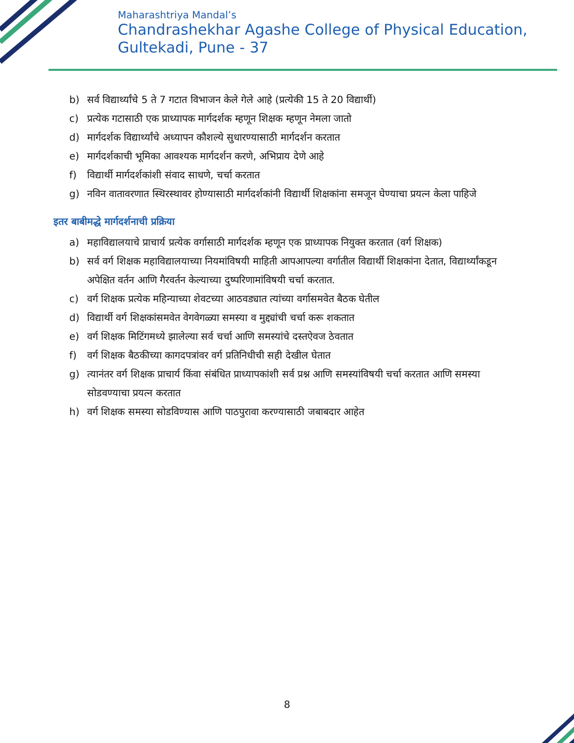Maharashtriya Mandal’s
Chandrashekhar Agashe College of Physical Education,
Gultekadi, Pune - 37
b) सर्व विद्यार्थ्यांचे 5 ते 7 गटात विभाजन केले गेले आहे (प्रत्येकी 15 ते 20 विद्यार्थी)
c) प्रत्येक गटासाठी एक प्राध्यापक मार्गदर्शक म्हणून शिक्षक म्हणून नेमला जातो
d) मार्गदर्शक विद्यार्थ्यांचे अध्यापन कौशल्ये सुधारण्यासाठी मार्गदर्शन करतात
e) मार्गदर्शकाची भूमिका आवश्यक मार्गदर्शन करणे, अभिप्राय देणे आहे
f) विद्यार्थी मार्गदर्शकांशी संवाद साधणे, चर्चा करतात
g) नविन वातावरणात स्थिरस्थावर होण्यासाठी मार्गदर्शकांनी विद्यार्थी शिक्षकांना समजून घेण्याचा प्रयत्न केला पाहिजे
इतर बाबीमद्धे मार्गदर्शनाची प्रक्रिया
a) महाविद्यालयाचे प्राचार्य प्रत्येक वर्गासाठी मार्गदर्शक म्हणून एक प्राध्यापक नियुक्त करतात (वर्ग शिक्षक)
b) सर्व वर्ग शिक्षक महाविद्यालयाच्या नियमांविषयी माहिती आपआपल्या वर्गातील विद्यार्थी शिक्षकांना देतात, विद्यार्थ्यांकडून अपेक्षित वर्तन आणि गैरवर्तन केल्याच्या दुष्परिणामांविषयी चर्चा करतात.
c) वर्ग शिक्षक प्रत्येक महिन्याच्या शेवटच्या आठवड्यात त्यांच्या वर्गासमवेत बैठक घेतील
d) विद्यार्थी वर्ग शिक्षकांसमवेत वेगवेगळ्या समस्या व मुद्द्यांची चर्चा करू शकतात
e) वर्ग शिक्षक मिटिंगमध्ये झालेल्या सर्व चर्चा आणि समस्यांचे दस्तऐवज ठेवतात
f) वर्ग शिक्षक बैठकीच्या कागदपत्रांवर वर्ग प्रतिनिधीची सही देखील घेतात
g) त्यानंतर वर्ग शिक्षक प्राचार्य किंवा संबंधित प्राध्यापकांशी सर्व प्रश्न आणि समस्यांविषयी चर्चा करतात आणि समस्या सोडवण्याचा प्रयत्न करतात
h) वर्ग शिक्षक समस्या सोडविण्यास आणि पाठपुरावा करण्यासाठी जबाबदार आहेत
8